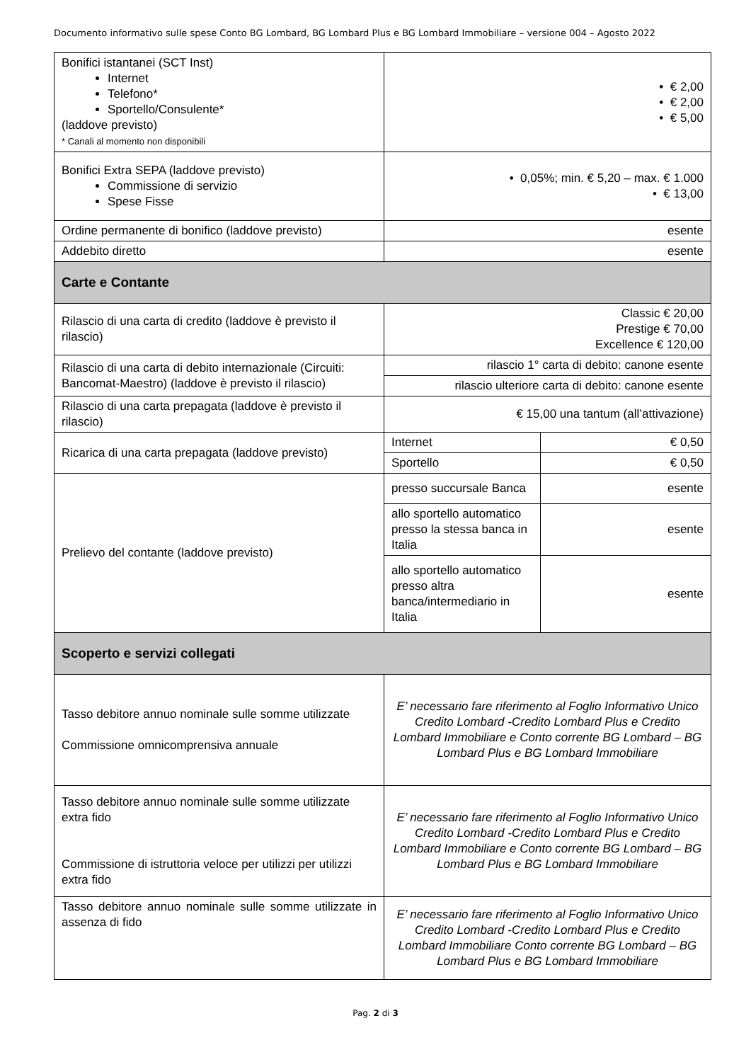Documento informativo sulle spese Conto BG Lombard, BG Lombard Plus e BG Lombard Immobiliare – versione 004 – Agosto 2022
| Bonifici istantanei (SCT Inst) Internet Telefono* Sportello/Consulente* (laddove previsto) * Canali al momento non disponibili | • € 2,00 • € 2,00 • € 5,00 | |
| Bonifici Extra SEPA (laddove previsto) Commissione di servizio Spese Fisse | • 0,05%; min. € 5,20 – max. € 1.000 • € 13,00 | |
| Ordine permanente di bonifico (laddove previsto) | esente | |
| Addebito diretto | esente | |
| Carte e Contante | | |
| Rilascio di una carta di credito (laddove è previsto il rilascio) | Classic € 20,00 Prestige € 70,00 Excellence € 120,00 | |
| Rilascio di una carta di debito internazionale (Circuiti: Bancomat-Maestro) (laddove è previsto il rilascio) | rilascio 1° carta di debito: canone esente | |
| | rilascio ulteriore carta di debito: canone esente | |
| Rilascio di una carta prepagata (laddove è previsto il rilascio) | € 15,00 una tantum (all’attivazione) | |
| Ricarica di una carta prepagata (laddove previsto) | Internet | € 0,50 |
| | Sportello | € 0,50 |
| Prelievo del contante (laddove previsto) | presso succursale Banca | esente |
| | allo sportello automatico presso la stessa banca in Italia | esente |
| | allo sportello automatico presso altra banca/intermediario in Italia | esente |
| Scoperto e servizi collegati | | |
| Tasso debitore annuo nominale sulle somme utilizzate Commissione omnicomprensiva annuale | E’ necessario fare riferimento al Foglio Informativo Unico Credito Lombard -Credito Lombard Plus e Credito Lombard Immobiliare e Conto corrente BG Lombard – BG Lombard Plus e BG Lombard Immobiliare | |
| Tasso debitore annuo nominale sulle somme utilizzate extra fido Commissione di istruttoria veloce per utilizzi per utilizzi extra fido | E’ necessario fare riferimento al Foglio Informativo Unico Credito Lombard -Credito Lombard Plus e Credito Lombard Immobiliare e Conto corrente BG Lombard – BG Lombard Plus e BG Lombard Immobiliare | |
| Tasso debitore annuo nominale sulle somme utilizzate in assenza di fido | E’ necessario fare riferimento al Foglio Informativo Unico Credito Lombard -Credito Lombard Plus e Credito Lombard Immobiliare Conto corrente BG Lombard – BG Lombard Plus e BG Lombard Immobiliare | |
Pag. 2 di 3